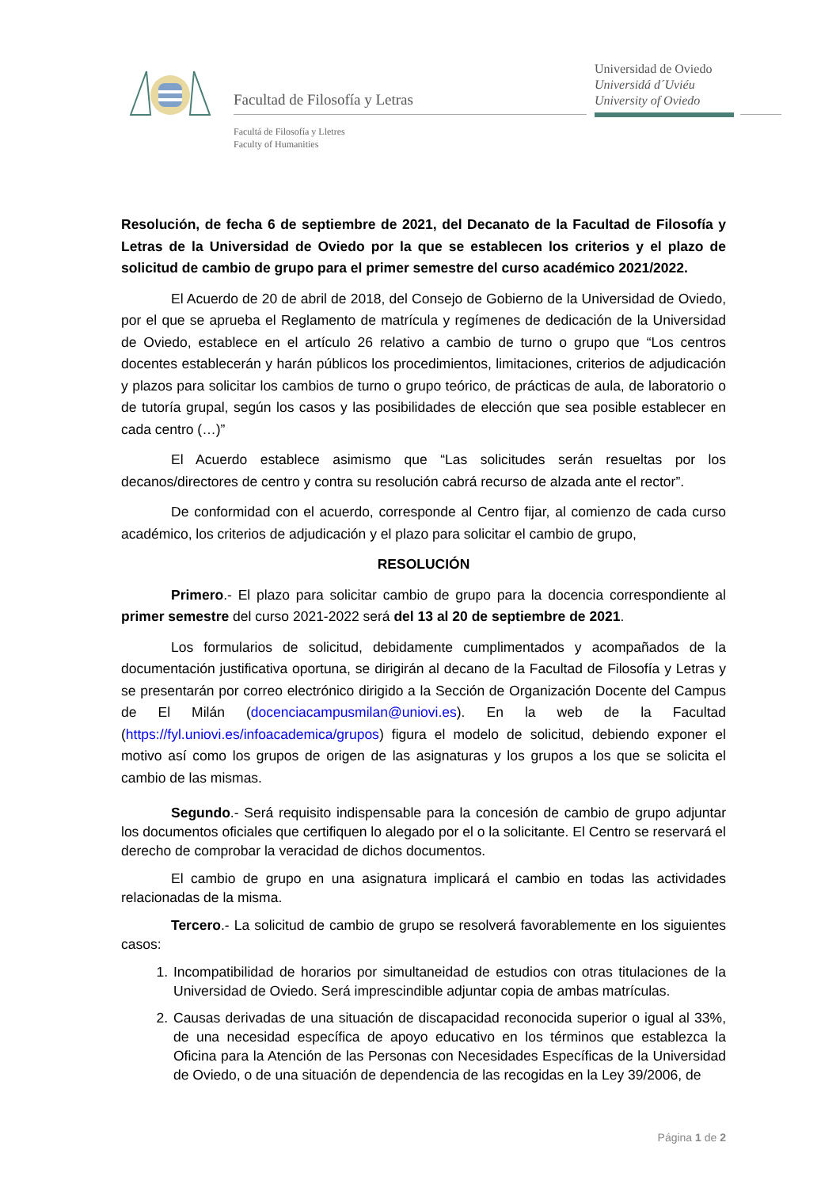Facultad de Filosofía y Letras
Facultá de Filosofía y Lletres
Faculty of Humanities
Universidad de Oviedo
Universidá d´Uviéu
University of Oviedo
Resolución, de fecha 6 de septiembre de 2021, del Decanato de la Facultad de Filosofía y Letras de la Universidad de Oviedo por la que se establecen los criterios y el plazo de solicitud de cambio de grupo para el primer semestre del curso académico 2021/2022.
El Acuerdo de 20 de abril de 2018, del Consejo de Gobierno de la Universidad de Oviedo, por el que se aprueba el Reglamento de matrícula y regímenes de dedicación de la Universidad de Oviedo, establece en el artículo 26 relativo a cambio de turno o grupo que “Los centros docentes establecerán y harán públicos los procedimientos, limitaciones, criterios de adjudicación y plazos para solicitar los cambios de turno o grupo teórico, de prácticas de aula, de laboratorio o de tutoría grupal, según los casos y las posibilidades de elección que sea posible establecer en cada centro (…)”
El Acuerdo establece asimismo que “Las solicitudes serán resueltas por los decanos/directores de centro y contra su resolución cabrá recurso de alzada ante el rector”.
De conformidad con el acuerdo, corresponde al Centro fijar, al comienzo de cada curso académico, los criterios de adjudicación y el plazo para solicitar el cambio de grupo,
RESOLUCIÓN
Primero.- El plazo para solicitar cambio de grupo para la docencia correspondiente al primer semestre del curso 2021-2022 será del 13 al 20 de septiembre de 2021.
Los formularios de solicitud, debidamente cumplimentados y acompañados de la documentación justificativa oportuna, se dirigirán al decano de la Facultad de Filosofía y Letras y se presentarán por correo electrónico dirigido a la Sección de Organización Docente del Campus de El Milán (docenciacampusmilan@uniovi.es). En la web de la Facultad (https://fyl.uniovi.es/infoacademica/grupos) figura el modelo de solicitud, debiendo exponer el motivo así como los grupos de origen de las asignaturas y los grupos a los que se solicita el cambio de las mismas.
Segundo.- Será requisito indispensable para la concesión de cambio de grupo adjuntar los documentos oficiales que certifiquen lo alegado por el o la solicitante. El Centro se reservará el derecho de comprobar la veracidad de dichos documentos.
El cambio de grupo en una asignatura implicará el cambio en todas las actividades relacionadas de la misma.
Tercero.- La solicitud de cambio de grupo se resolverá favorablemente en los siguientes casos:
1. Incompatibilidad de horarios por simultaneidad de estudios con otras titulaciones de la Universidad de Oviedo. Será imprescindible adjuntar copia de ambas matrículas.
2. Causas derivadas de una situación de discapacidad reconocida superior o igual al 33%, de una necesidad específica de apoyo educativo en los términos que establezca la Oficina para la Atención de las Personas con Necesidades Específicas de la Universidad de Oviedo, o de una situación de dependencia de las recogidas en la Ley 39/2006, de
Página 1 de 2